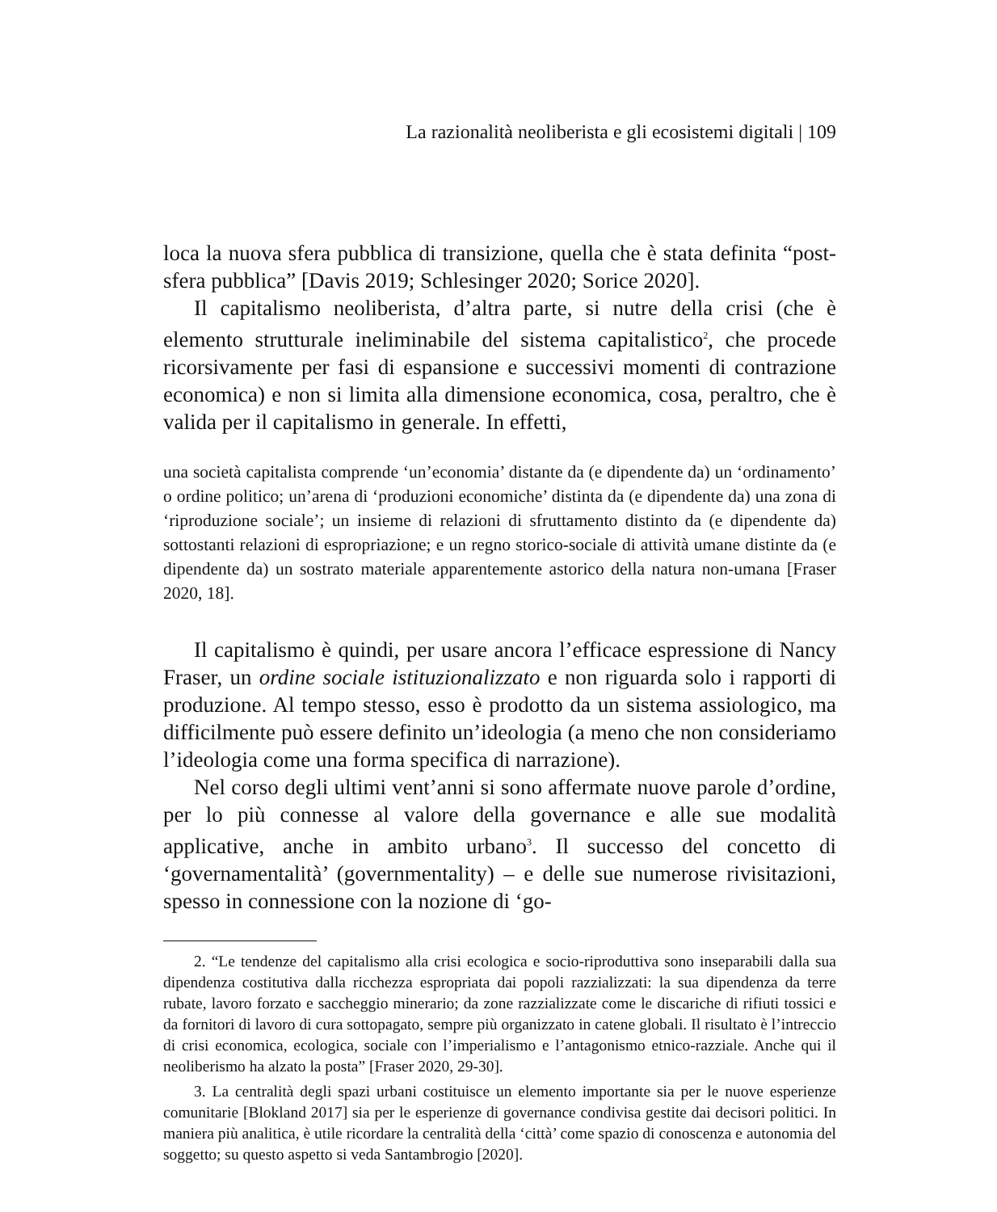La razionalità neoliberista e gli ecosistemi digitali | 109
loca la nuova sfera pubblica di transizione, quella che è stata definita “post-sfera pubblica” [Davis 2019; Schlesinger 2020; Sorice 2020].
Il capitalismo neoliberista, d’altra parte, si nutre della crisi (che è elemento strutturale ineliminabile del sistema capitalistico<sup>2</sup>, che procede ricorsivamente per fasi di espansione e successivi momenti di contrazione economica) e non si limita alla dimensione economica, cosa, peraltro, che è valida per il capitalismo in generale. In effetti,
una società capitalista comprende ‘un’economia’ distante da (e dipendente da) un ‘ordinamento’ o ordine politico; un’arena di ‘produzioni economiche’ distinta da (e dipendente da) una zona di ‘riproduzione sociale’; un insieme di relazioni di sfruttamento distinto da (e dipendente da) sottostanti relazioni di espropriazione; e un regno storico-sociale di attività umane distinte da (e dipendente da) un sostrato materiale apparentemente astorico della natura non-umana [Fraser 2020, 18].
Il capitalismo è quindi, per usare ancora l’efficace espressione di Nancy Fraser, un ordine sociale istituzionalizzato e non riguarda solo i rapporti di produzione. Al tempo stesso, esso è prodotto da un sistema assiologico, ma difficilmente può essere definito un’ideologia (a meno che non consideriamo l’ideologia come una forma specifica di narrazione).
Nel corso degli ultimi vent’anni si sono affermate nuove parole d’ordine, per lo più connesse al valore della governance e alle sue modalità applicative, anche in ambito urbano<sup>3</sup>. Il successo del concetto di ‘governamentalità’ (governmentality) – e delle sue numerose rivisitazioni, spesso in connessione con la nozione di ‘go-
2. “Le tendenze del capitalismo alla crisi ecologica e socio-riproduttiva sono inseparabili dalla sua dipendenza costitutiva dalla ricchezza espropriata dai popoli razzializzati: la sua dipendenza da terre rubate, lavoro forzato e saccheggio minerario; da zone razzializzate come le discariche di rifiuti tossici e da fornitori di lavoro di cura sottopagato, sempre più organizzato in catene globali. Il risultato è l’intreccio di crisi economica, ecologica, sociale con l’imperialismo e l’antagonismo etnico-razziale. Anche qui il neoliberismo ha alzato la posta” [Fraser 2020, 29-30].
3. La centralità degli spazi urbani costituisce un elemento importante sia per le nuove esperienze comunitarie [Blokland 2017] sia per le esperienze di governance condivisa gestite dai decisori politici. In maniera più analitica, è utile ricordare la centralità della ‘città’ come spazio di conoscenza e autonomia del soggetto; su questo aspetto si veda Santambrogio [2020].